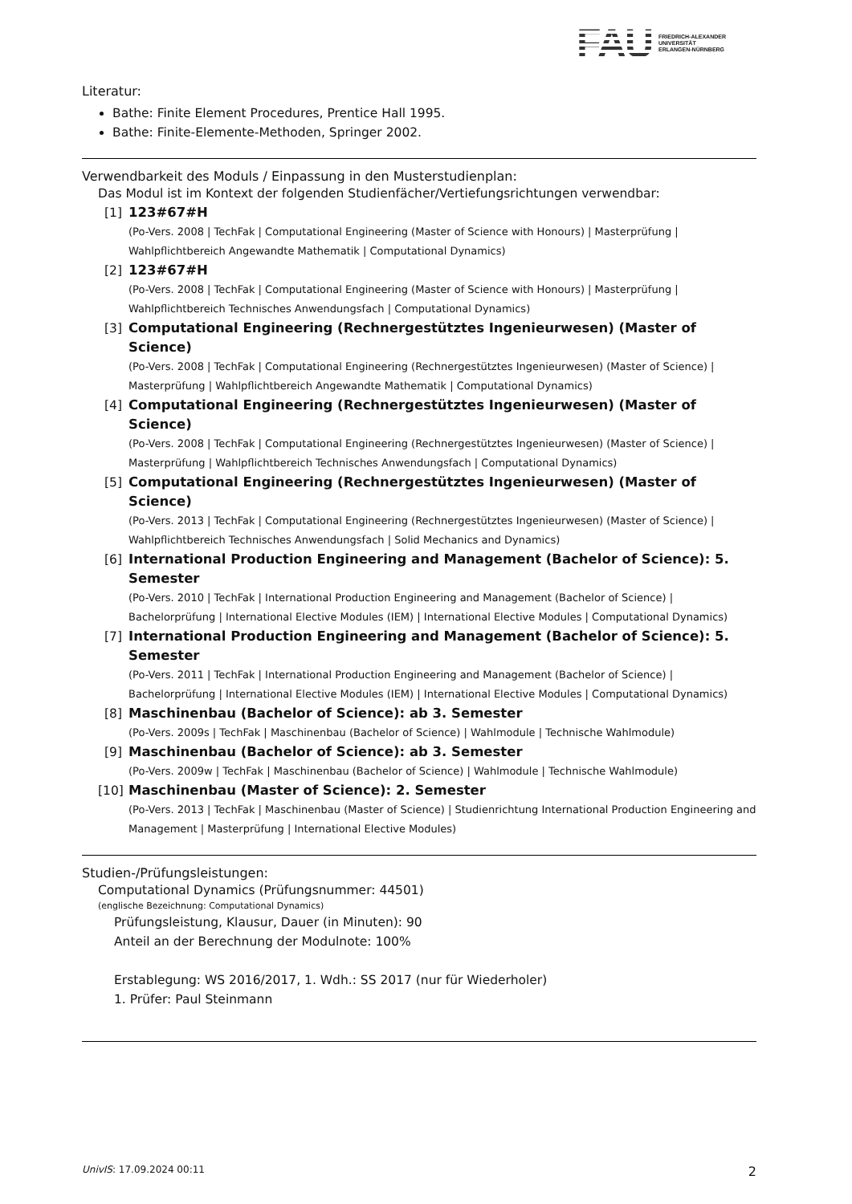FAU
FRIEDRICH-ALEXANDER
UNIVERSITÄT
ERLANGEN-NÜRNBERG
Literatur:
Bathe: Finite Element Procedures, Prentice Hall 1995.
Bathe: Finite-Elemente-Methoden, Springer 2002.
Verwendbarkeit des Moduls / Einpassung in den Musterstudienplan:
Das Modul ist im Kontext der folgenden Studienfächer/Vertiefungsrichtungen verwendbar:
[1] 123#67#H
(Po-Vers. 2008 | TechFak | Computational Engineering (Master of Science with Honours) | Masterprüfung | Wahlpflichtbereich Angewandte Mathematik | Computational Dynamics)
[2] 123#67#H
(Po-Vers. 2008 | TechFak | Computational Engineering (Master of Science with Honours) | Masterprüfung | Wahlpflichtbereich Technisches Anwendungsfach | Computational Dynamics)
[3] Computational Engineering (Rechnergestütztes Ingenieurwesen) (Master of Science)
(Po-Vers. 2008 | TechFak | Computational Engineering (Rechnergestütztes Ingenieurwesen) (Master of Science) | Masterprüfung | Wahlpflichtbereich Angewandte Mathematik | Computational Dynamics)
[4] Computational Engineering (Rechnergestütztes Ingenieurwesen) (Master of Science)
(Po-Vers. 2008 | TechFak | Computational Engineering (Rechnergestütztes Ingenieurwesen) (Master of Science) | Masterprüfung | Wahlpflichtbereich Technisches Anwendungsfach | Computational Dynamics)
[5] Computational Engineering (Rechnergestütztes Ingenieurwesen) (Master of Science)
(Po-Vers. 2013 | TechFak | Computational Engineering (Rechnergestütztes Ingenieurwesen) (Master of Science) | Wahlpflichtbereich Technisches Anwendungsfach | Solid Mechanics and Dynamics)
[6] International Production Engineering and Management (Bachelor of Science): 5. Semester
(Po-Vers. 2010 | TechFak | International Production Engineering and Management (Bachelor of Science) | Bachelorprüfung | International Elective Modules (IEM) | International Elective Modules | Computational Dynamics)
[7] International Production Engineering and Management (Bachelor of Science): 5. Semester
(Po-Vers. 2011 | TechFak | International Production Engineering and Management (Bachelor of Science) | Bachelorprüfung | International Elective Modules (IEM) | International Elective Modules | Computational Dynamics)
[8] Maschinenbau (Bachelor of Science): ab 3. Semester
(Po-Vers. 2009s | TechFak | Maschinenbau (Bachelor of Science) | Wahlmodule | Technische Wahlmodule)
[9] Maschinenbau (Bachelor of Science): ab 3. Semester
(Po-Vers. 2009w | TechFak | Maschinenbau (Bachelor of Science) | Wahlmodule | Technische Wahlmodule)
[10]
Maschinenbau (Master of Science): 2. Semester
(Po-Vers. 2013 | TechFak | Maschinenbau (Master of Science) | Studienrichtung International Production Engineering and Management | Masterprüfung | International Elective Modules)
Studien-/Prüfungsleistungen:
Computational Dynamics (Prüfungsnummer: 44501)
(englische Bezeichnung: Computational Dynamics)
Prüfungsleistung, Klausur, Dauer (in Minuten): 90
Anteil an der Berechnung der Modulnote: 100%
Erstablegung: WS 2016/2017, 1. Wdh.: SS 2017 (nur für Wiederholer)
1. Prüfer: Paul Steinmann
UnivIS: 17.09.2024 00:11 2